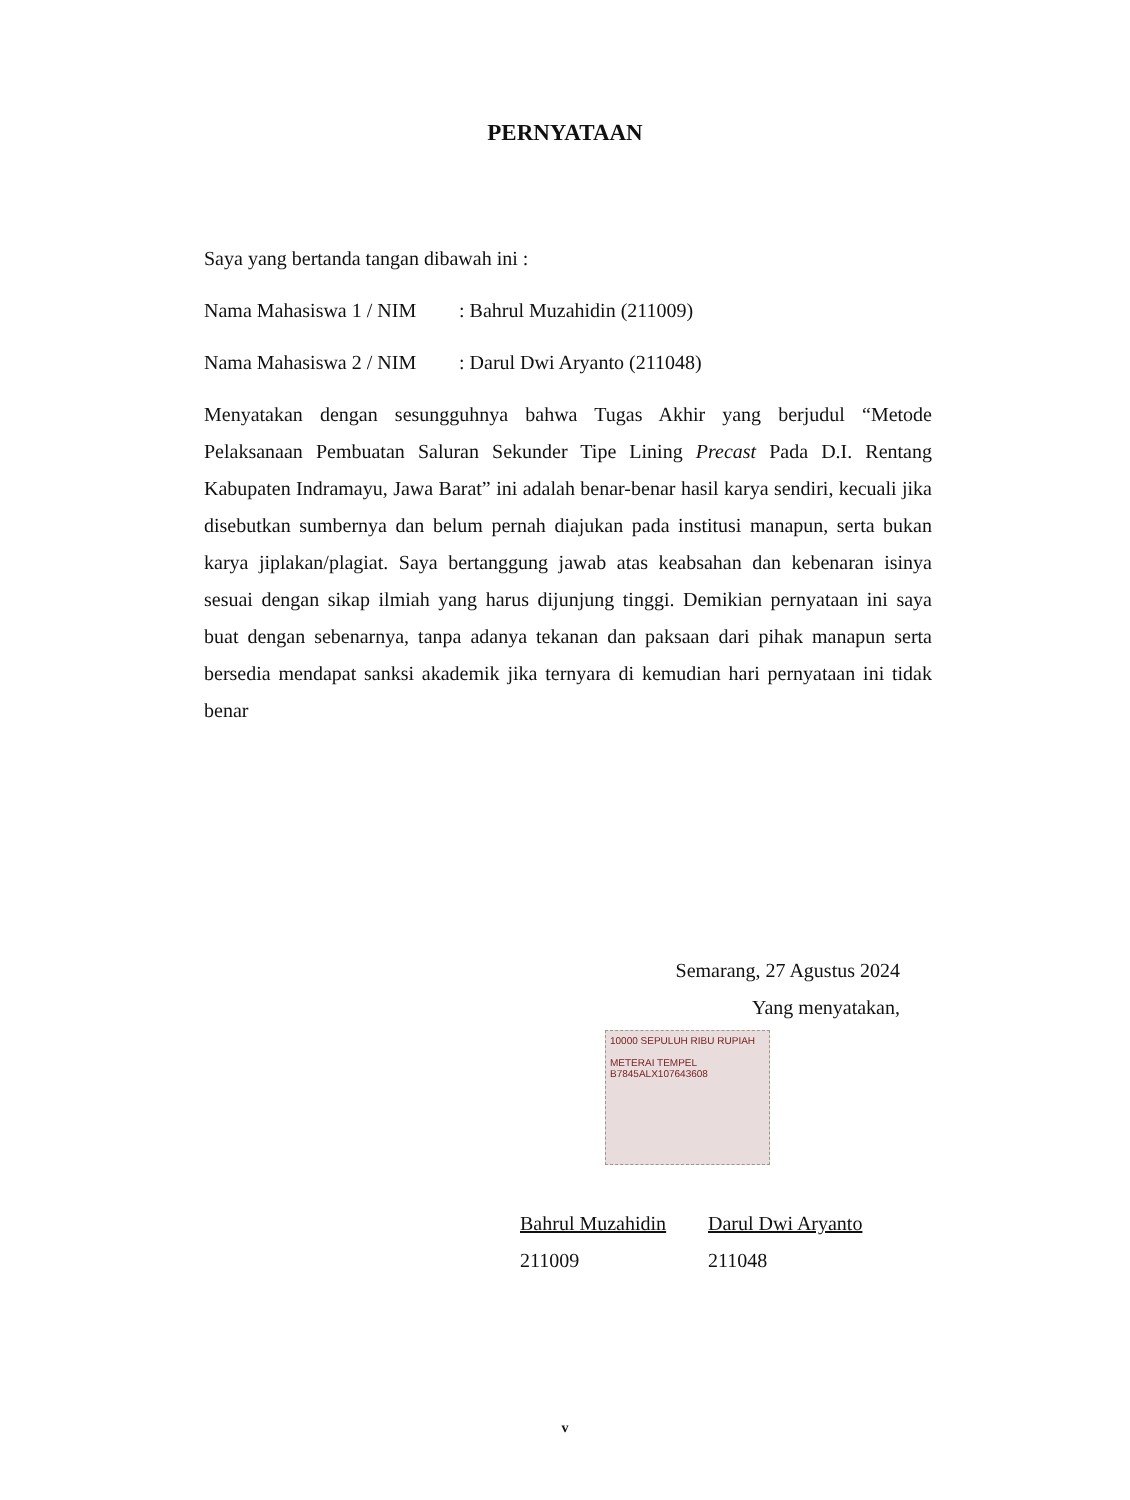PERNYATAAN
Saya yang bertanda tangan dibawah ini :
Nama Mahasiswa 1 / NIM: Bahrul Muzahidin (211009)
Nama Mahasiswa 2 / NIM: Darul Dwi Aryanto (211048)
Menyatakan dengan sesungguhnya bahwa Tugas Akhir yang berjudul “Metode Pelaksanaan Pembuatan Saluran Sekunder Tipe Lining Precast Pada D.I. Rentang Kabupaten Indramayu, Jawa Barat” ini adalah benar-benar hasil karya sendiri, kecuali jika disebutkan sumbernya dan belum pernah diajukan pada institusi manapun, serta bukan karya jiplakan/plagiat. Saya bertanggung jawab atas keabsahan dan kebenaran isinya sesuai dengan sikap ilmiah yang harus dijunjung tinggi. Demikian pernyataan ini saya buat dengan sebenarnya, tanpa adanya tekanan dan paksaan dari pihak manapun serta bersedia mendapat sanksi akademik jika ternyara di kemudian hari pernyataan ini tidak benar
Semarang, 27 Agustus 2024
Yang menyatakan,
10000 SEPULUH RIBU RUPIAH
METERAI TEMPEL
B7845ALX107643608
Bahrul Muzahidin
211009
Darul Dwi Aryanto
211048
v